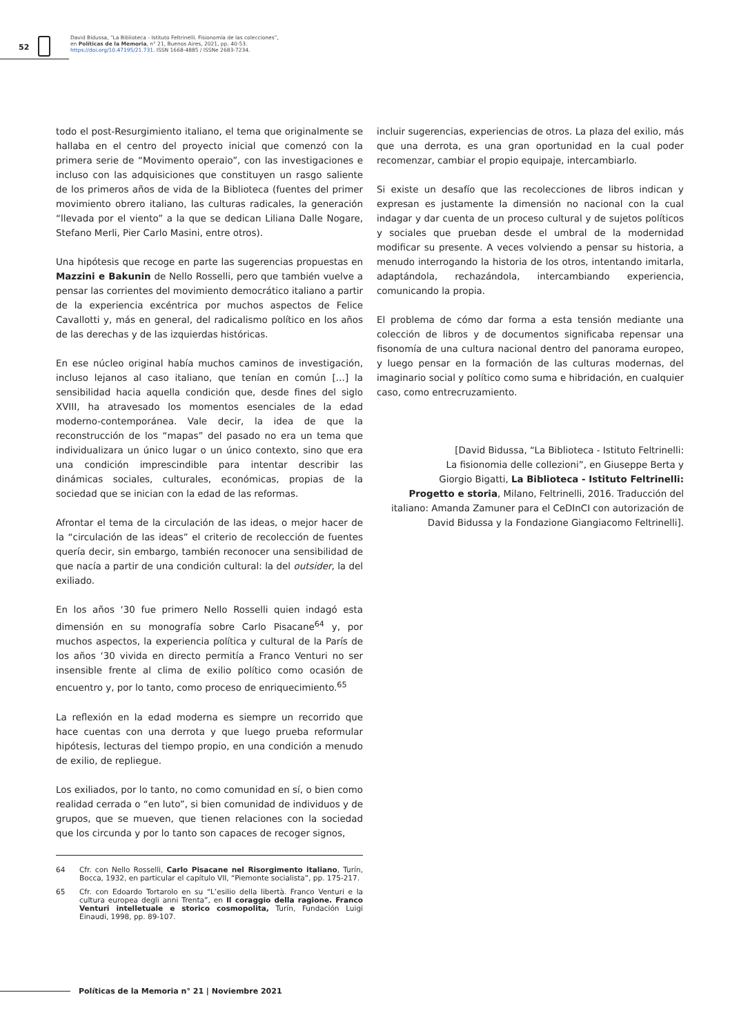52
David Bidussa, “La Biblioteca - Istituto Feltrinelli. Fisionomía de las colecciones”,
en Políticas de la Memoria, n° 21, Buenos Aires, 2021, pp. 40-53.
https://doi.org/10.47195/21.731. ISSN 1668-4885 / ISSNe 2683-7234.
todo el post-Resurgimiento italiano, el tema que originalmente se hallaba en el centro del proyecto inicial que comenzó con la primera serie de “Movimento operaio”, con las investigaciones e incluso con las adquisiciones que constituyen un rasgo saliente de los primeros años de vida de la Biblioteca (fuentes del primer movimiento obrero italiano, las culturas radicales, la generación “llevada por el viento” a la que se dedican Liliana Dalle Nogare, Stefano Merli, Pier Carlo Masini, entre otros).
Una hipótesis que recoge en parte las sugerencias propuestas en Mazzini e Bakunin de Nello Rosselli, pero que también vuelve a pensar las corrientes del movimiento democrático italiano a partir de la experiencia excéntrica por muchos aspectos de Felice Cavallotti y, más en general, del radicalismo político en los años de las derechas y de las izquierdas históricas.
En ese núcleo original había muchos caminos de investigación, incluso lejanos al caso italiano, que tenían en común […] la sensibilidad hacia aquella condición que, desde fines del siglo XVIII, ha atravesado los momentos esenciales de la edad moderno-contemporánea. Vale decir, la idea de que la reconstrucción de los “mapas” del pasado no era un tema que individualizara un único lugar o un único contexto, sino que era una condición imprescindible para intentar describir las dinámicas sociales, culturales, económicas, propias de la sociedad que se inician con la edad de las reformas.
Afrontar el tema de la circulación de las ideas, o mejor hacer de la “circulación de las ideas” el criterio de recolección de fuentes quería decir, sin embargo, también reconocer una sensibilidad de que nacía a partir de una condición cultural: la del outsider, la del exiliado.
En los años ‘30 fue primero Nello Rosselli quien indagó esta dimensión en su monografía sobre Carlo Pisacane<sup>64</sup> y, por muchos aspectos, la experiencia política y cultural de la París de los años ‘30 vivida en directo permitía a Franco Venturi no ser insensible frente al clima de exilio político como ocasión de encuentro y, por lo tanto, como proceso de enriquecimiento.<sup>65</sup>
La reflexión en la edad moderna es siempre un recorrido que hace cuentas con una derrota y que luego prueba reformular hipótesis, lecturas del tiempo propio, en una condición a menudo de exilio, de repliegue.
Los exiliados, por lo tanto, no como comunidad en sí, o bien como realidad cerrada o “en luto”, si bien comunidad de individuos y de grupos, que se mueven, que tienen relaciones con la sociedad que los circunda y por lo tanto son capaces de recoger signos,
64 Cfr. con Nello Rosselli, Carlo Pisacane nel Risorgimento italiano, Turín, Bocca, 1932, en particular el capítulo VII, “Piemonte socialista”, pp. 175-217.
65 Cfr. con Edoardo Tortarolo en su “L’esilio della libertà. Franco Venturi e la cultura europea degli anni Trenta”, en Il coraggio della ragione. Franco Venturi intelletuale e storico cosmopolita, Turín, Fundación Luigi Einaudi, 1998, pp. 89-107.
incluir sugerencias, experiencias de otros. La plaza del exilio, más que una derrota, es una gran oportunidad en la cual poder recomenzar, cambiar el propio equipaje, intercambiarlo.
Si existe un desafío que las recolecciones de libros indican y expresan es justamente la dimensión no nacional con la cual indagar y dar cuenta de un proceso cultural y de sujetos políticos y sociales que prueban desde el umbral de la modernidad modificar su presente. A veces volviendo a pensar su historia, a menudo interrogando la historia de los otros, intentando imitarla, adaptándola, rechazándola, intercambiando experiencia, comunicando la propia.
El problema de cómo dar forma a esta tensión mediante una colección de libros y de documentos significaba repensar una fisonomía de una cultura nacional dentro del panorama europeo, y luego pensar en la formación de las culturas modernas, del imaginario social y político como suma e hibridación, en cualquier caso, como entrecruzamiento.
[David Bidussa, “La Biblioteca - Istituto Feltrinelli:
La fisionomia delle collezioni”, en Giuseppe Berta y
Giorgio Bigatti, La Biblioteca - Istituto Feltrinelli:
Progetto e storia, Milano, Feltrinelli, 2016. Traducción del
italiano: Amanda Zamuner para el CeDInCI con autorización de
David Bidussa y la Fondazione Giangiacomo Feltrinelli].
Políticas de la Memoria n° 21 | Noviembre 2021